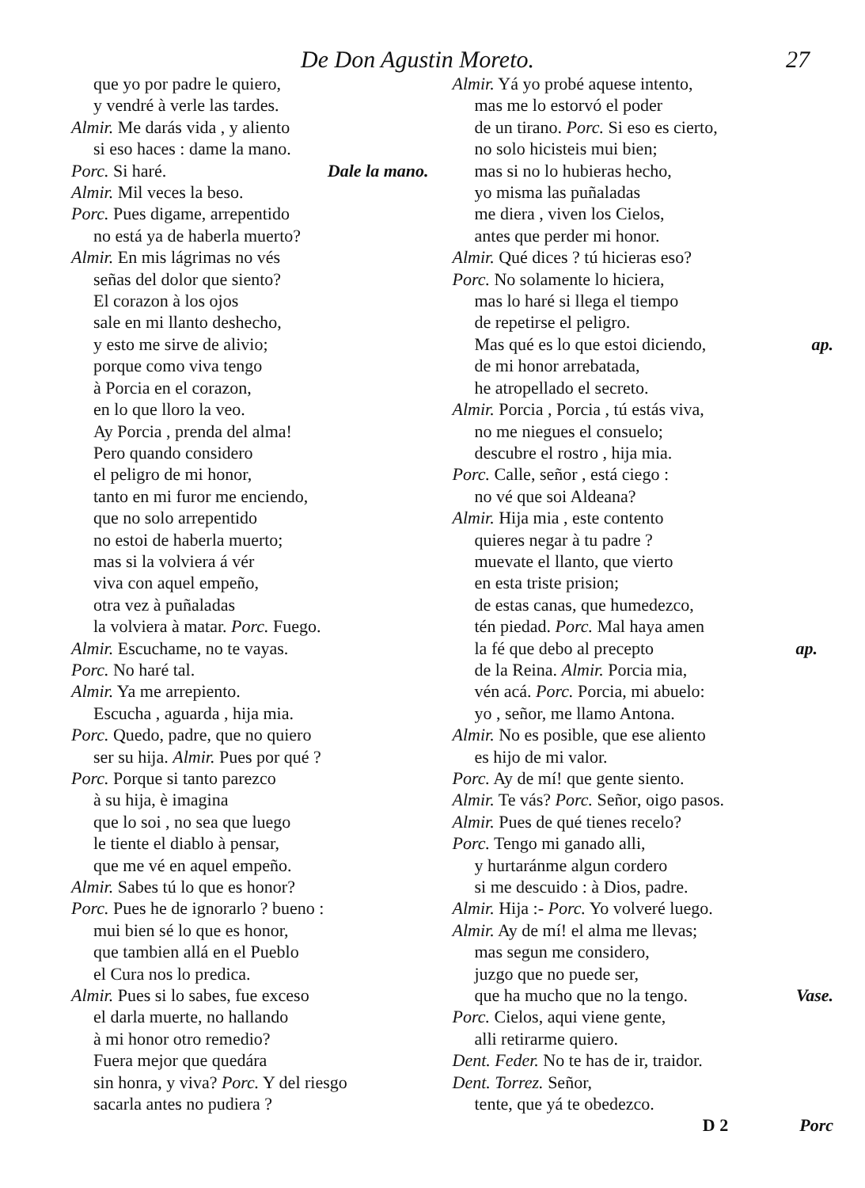De Don Agustin Moreto. 27
que yo por padre le quiero,
y vendré à verle las tardes.
Almir. Me darás vida , y aliento
si eso haces : dame la mano.
Porc. Si haré. Dale la mano.
Almir. Mil veces la beso.
Porc. Pues digame, arrepentido
no está ya de haberla muerto?
Almir. En mis lágrimas no vés
señas del dolor que siento?
El corazon à los ojos
sale en mi llanto deshecho,
y esto me sirve de alivio;
porque como viva tengo
à Porcia en el corazon,
en lo que lloro la veo.
Ay Porcia , prenda del alma!
Pero quando considero
el peligro de mi honor,
tanto en mi furor me enciendo,
que no solo arrepentido
no estoi de haberla muerto;
mas si la volviera á vér
viva con aquel empeño,
otra vez à puñaladas
la volviera à matar. Porc. Fuego.
Almir. Escuchame, no te vayas.
Porc. No haré tal.
Almir. Ya me arrepiento.
Escucha , aguarda , hija mia.
Porc. Quedo, padre, que no quiero
ser su hija. Almir. Pues por qué ?
Porc. Porque si tanto parezco
à su hija, è imagina
que lo soi , no sea que luego
le tiente el diablo à pensar,
que me vé en aquel empeño.
Almir. Sabes tú lo que es honor?
Porc. Pues he de ignorarlo ? bueno :
mui bien sé lo que es honor,
que tambien allá en el Pueblo
el Cura nos lo predica.
Almir. Pues si lo sabes, fue exceso
el darla muerte, no hallando
à mi honor otro remedio?
Fuera mejor que quedára
sin honra, y viva? Porc. Y del riesgo
sacarla antes no pudiera ?
Almir. Yá yo probé aquese intento,
mas me lo estorvó el poder
de un tirano. Porc. Si eso es cierto,
no solo hicisteis mui bien;
mas si no lo hubieras hecho,
yo misma las puñaladas
me diera , viven los Cielos,
antes que perder mi honor.
Almir. Qué dices ? tú hicieras eso?
Porc. No solamente lo hiciera,
mas lo haré si llega el tiempo
de repetirse el peligro.
Mas qué es lo que estoi diciendo, ap.
de mi honor arrebatada,
he atropellado el secreto.
Almir. Porcia , Porcia , tú estás viva,
no me niegues el consuelo;
descubre el rostro , hija mia.
Porc. Calle, señor , está ciego :
no vé que soi Aldeana?
Almir. Hija mia , este contento
quieres negar à tu padre ?
muevate el llanto, que vierto
en esta triste prision;
de estas canas, que humedezco,
tén piedad. Porc. Mal haya amen
la fé que debo al precepto ap.
de la Reina. Almir. Porcia mia,
vén acá. Porc. Porcia, mi abuelo:
yo , señor, me llamo Antona.
Almir. No es posible, que ese aliento
es hijo de mi valor.
Porc. Ay de mí! que gente siento.
Almir. Te vás? Porc. Señor, oigo pasos.
Almir. Pues de qué tienes recelo?
Porc. Tengo mi ganado alli,
y hurtaránme algun cordero
si me descuido : à Dios, padre.
Almir. Hija :- Porc. Yo volveré luego.
Almir. Ay de mí! el alma me llevas;
mas segun me considero,
juzgo que no puede ser,
que ha mucho que no la tengo. Vase.
Porc. Cielos, aqui viene gente,
alli retirarme quiero.
Dent. Feder. No te has de ir, traidor.
Dent. Torrez. Señor,
tente, que yá te obedezco.
D 2 Porc